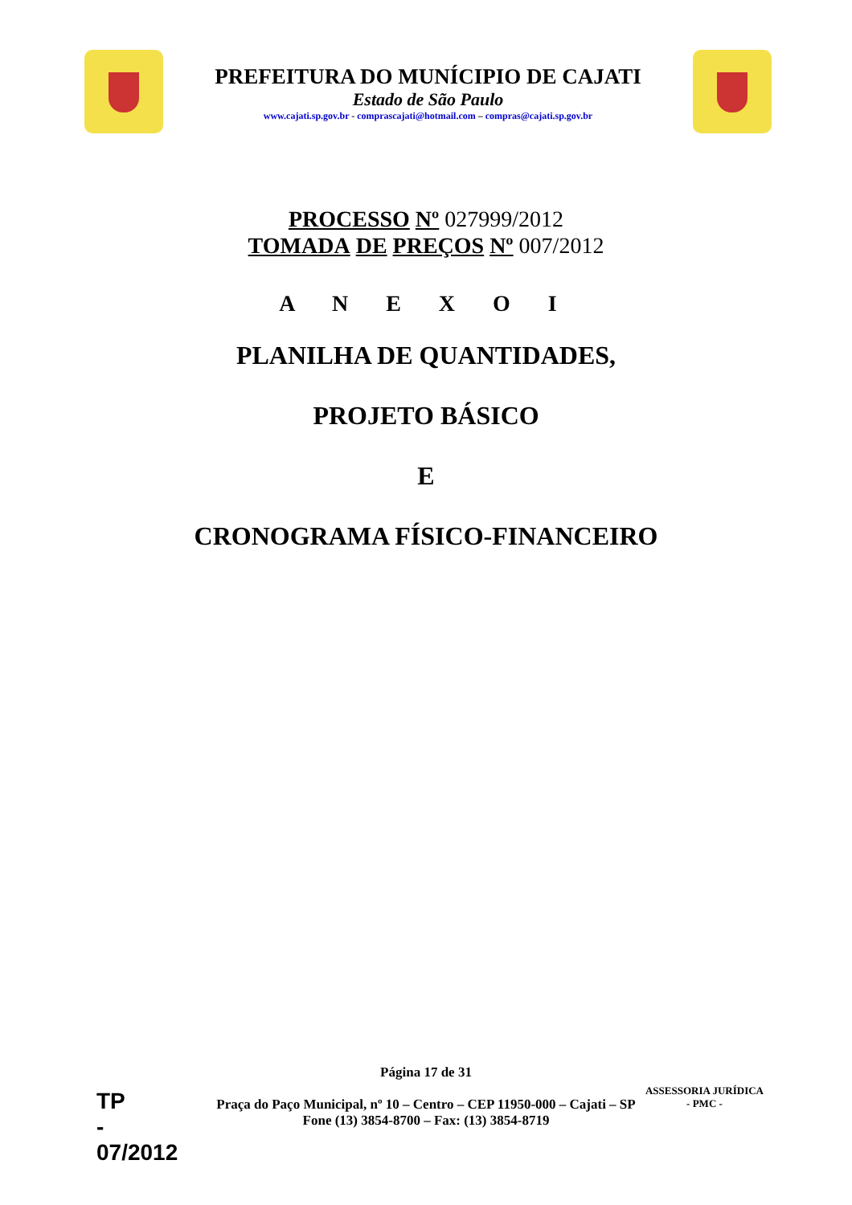PREFEITURA DO MUNÍCIPIO DE CAJATI
Estado de São Paulo
www.cajati.sp.gov.br - comprascajati@hotmail.com – compras@cajati.sp.gov.br
PROCESSO Nº 027999/2012
TOMADA DE PREÇOS Nº 007/2012
A N E X O I
PLANILHA DE QUANTIDADES,
PROJETO BÁSICO
E
CRONOGRAMA FÍSICO-FINANCEIRO
Página 17 de 31
Praça do Paço Municipal, nº 10 – Centro – CEP 11950-000 – Cajati – SP
Fone (13) 3854-8700 – Fax: (13) 3854-8719
TP
-
07/2012
ASSESSORIA JURÍDICA
- PMC -